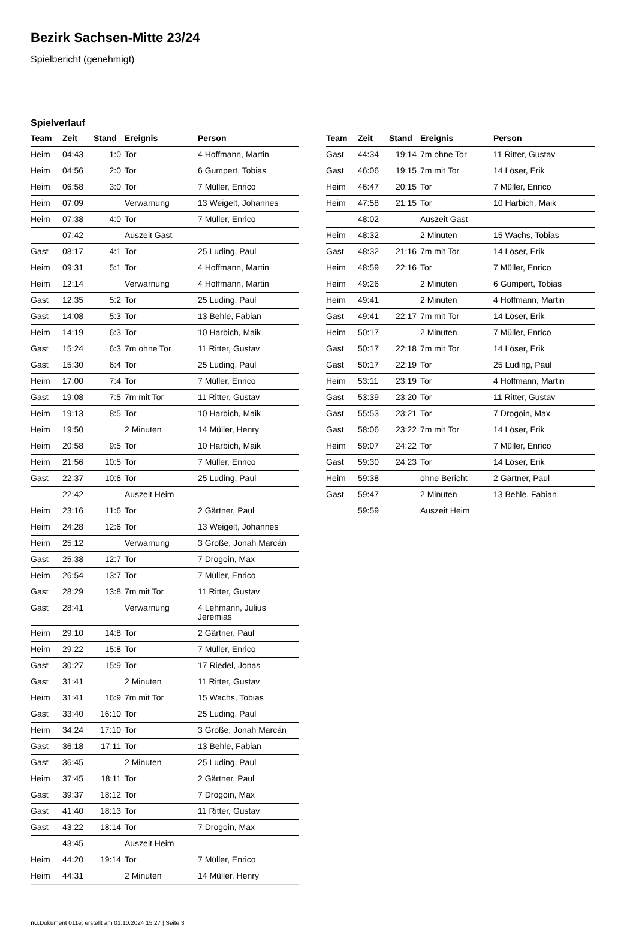Bezirk Sachsen-Mitte 23/24
Spielbericht (genehmigt)
Spielverlauf
| Team | Zeit | Stand | Ereignis | Person |
| --- | --- | --- | --- | --- |
| Heim | 04:43 | 1:0 | Tor | 4 Hoffmann, Martin |
| Heim | 04:56 | 2:0 | Tor | 6 Gumpert, Tobias |
| Heim | 06:58 | 3:0 | Tor | 7 Müller, Enrico |
| Heim | 07:09 | | Verwarnung | 13 Weigelt, Johannes |
| Heim | 07:38 | 4:0 | Tor | 7 Müller, Enrico |
| | 07:42 | | Auszeit Gast | |
| Gast | 08:17 | 4:1 | Tor | 25 Luding, Paul |
| Heim | 09:31 | 5:1 | Tor | 4 Hoffmann, Martin |
| Heim | 12:14 | | Verwarnung | 4 Hoffmann, Martin |
| Gast | 12:35 | 5:2 | Tor | 25 Luding, Paul |
| Gast | 14:08 | 5:3 | Tor | 13 Behle, Fabian |
| Heim | 14:19 | 6:3 | Tor | 10 Harbich, Maik |
| Gast | 15:24 | 6:3 | 7m ohne Tor | 11 Ritter, Gustav |
| Gast | 15:30 | 6:4 | Tor | 25 Luding, Paul |
| Heim | 17:00 | 7:4 | Tor | 7 Müller, Enrico |
| Gast | 19:08 | 7:5 | 7m mit Tor | 11 Ritter, Gustav |
| Heim | 19:13 | 8:5 | Tor | 10 Harbich, Maik |
| Heim | 19:50 | | 2 Minuten | 14 Müller, Henry |
| Heim | 20:58 | 9:5 | Tor | 10 Harbich, Maik |
| Heim | 21:56 | 10:5 | Tor | 7 Müller, Enrico |
| Gast | 22:37 | 10:6 | Tor | 25 Luding, Paul |
| | 22:42 | | Auszeit Heim | |
| Heim | 23:16 | 11:6 | Tor | 2 Gärtner, Paul |
| Heim | 24:28 | 12:6 | Tor | 13 Weigelt, Johannes |
| Heim | 25:12 | | Verwarnung | 3 Große, Jonah Marcán |
| Gast | 25:38 | 12:7 | Tor | 7 Drogoin, Max |
| Heim | 26:54 | 13:7 | Tor | 7 Müller, Enrico |
| Gast | 28:29 | 13:8 | 7m mit Tor | 11 Ritter, Gustav |
| Gast | 28:41 | | Verwarnung | 4 Lehmann, Julius Jeremias |
| Heim | 29:10 | 14:8 | Tor | 2 Gärtner, Paul |
| Heim | 29:22 | 15:8 | Tor | 7 Müller, Enrico |
| Gast | 30:27 | 15:9 | Tor | 17 Riedel, Jonas |
| Gast | 31:41 | | 2 Minuten | 11 Ritter, Gustav |
| Heim | 31:41 | 16:9 | 7m mit Tor | 15 Wachs, Tobias |
| Gast | 33:40 | 16:10 | Tor | 25 Luding, Paul |
| Heim | 34:24 | 17:10 | Tor | 3 Große, Jonah Marcán |
| Gast | 36:18 | 17:11 | Tor | 13 Behle, Fabian |
| Gast | 36:45 | | 2 Minuten | 25 Luding, Paul |
| Heim | 37:45 | 18:11 | Tor | 2 Gärtner, Paul |
| Gast | 39:37 | 18:12 | Tor | 7 Drogoin, Max |
| Gast | 41:40 | 18:13 | Tor | 11 Ritter, Gustav |
| Gast | 43:22 | 18:14 | Tor | 7 Drogoin, Max |
| | 43:45 | | Auszeit Heim | |
| Heim | 44:20 | 19:14 | Tor | 7 Müller, Enrico |
| Heim | 44:31 | | 2 Minuten | 14 Müller, Henry |
| Team | Zeit | Stand | Ereignis | Person |
| --- | --- | --- | --- | --- |
| Gast | 44:34 | 19:14 | 7m ohne Tor | 11 Ritter, Gustav |
| Gast | 46:06 | 19:15 | 7m mit Tor | 14 Löser, Erik |
| Heim | 46:47 | 20:15 | Tor | 7 Müller, Enrico |
| Heim | 47:58 | 21:15 | Tor | 10 Harbich, Maik |
| | 48:02 | | Auszeit Gast | |
| Heim | 48:32 | | 2 Minuten | 15 Wachs, Tobias |
| Gast | 48:32 | 21:16 | 7m mit Tor | 14 Löser, Erik |
| Heim | 48:59 | 22:16 | Tor | 7 Müller, Enrico |
| Heim | 49:26 | | 2 Minuten | 6 Gumpert, Tobias |
| Heim | 49:41 | | 2 Minuten | 4 Hoffmann, Martin |
| Gast | 49:41 | 22:17 | 7m mit Tor | 14 Löser, Erik |
| Heim | 50:17 | | 2 Minuten | 7 Müller, Enrico |
| Gast | 50:17 | 22:18 | 7m mit Tor | 14 Löser, Erik |
| Gast | 50:17 | 22:19 | Tor | 25 Luding, Paul |
| Heim | 53:11 | 23:19 | Tor | 4 Hoffmann, Martin |
| Gast | 53:39 | 23:20 | Tor | 11 Ritter, Gustav |
| Gast | 55:53 | 23:21 | Tor | 7 Drogoin, Max |
| Gast | 58:06 | 23:22 | 7m mit Tor | 14 Löser, Erik |
| Heim | 59:07 | 24:22 | Tor | 7 Müller, Enrico |
| Gast | 59:30 | 24:23 | Tor | 14 Löser, Erik |
| Heim | 59:38 | | ohne Bericht | 2 Gärtner, Paul |
| Gast | 59:47 | | 2 Minuten | 13 Behle, Fabian |
| | 59:59 | | Auszeit Heim | |
nu.Dokument 011e, erstellt am 01.10.2024 15:27 | Seite 3